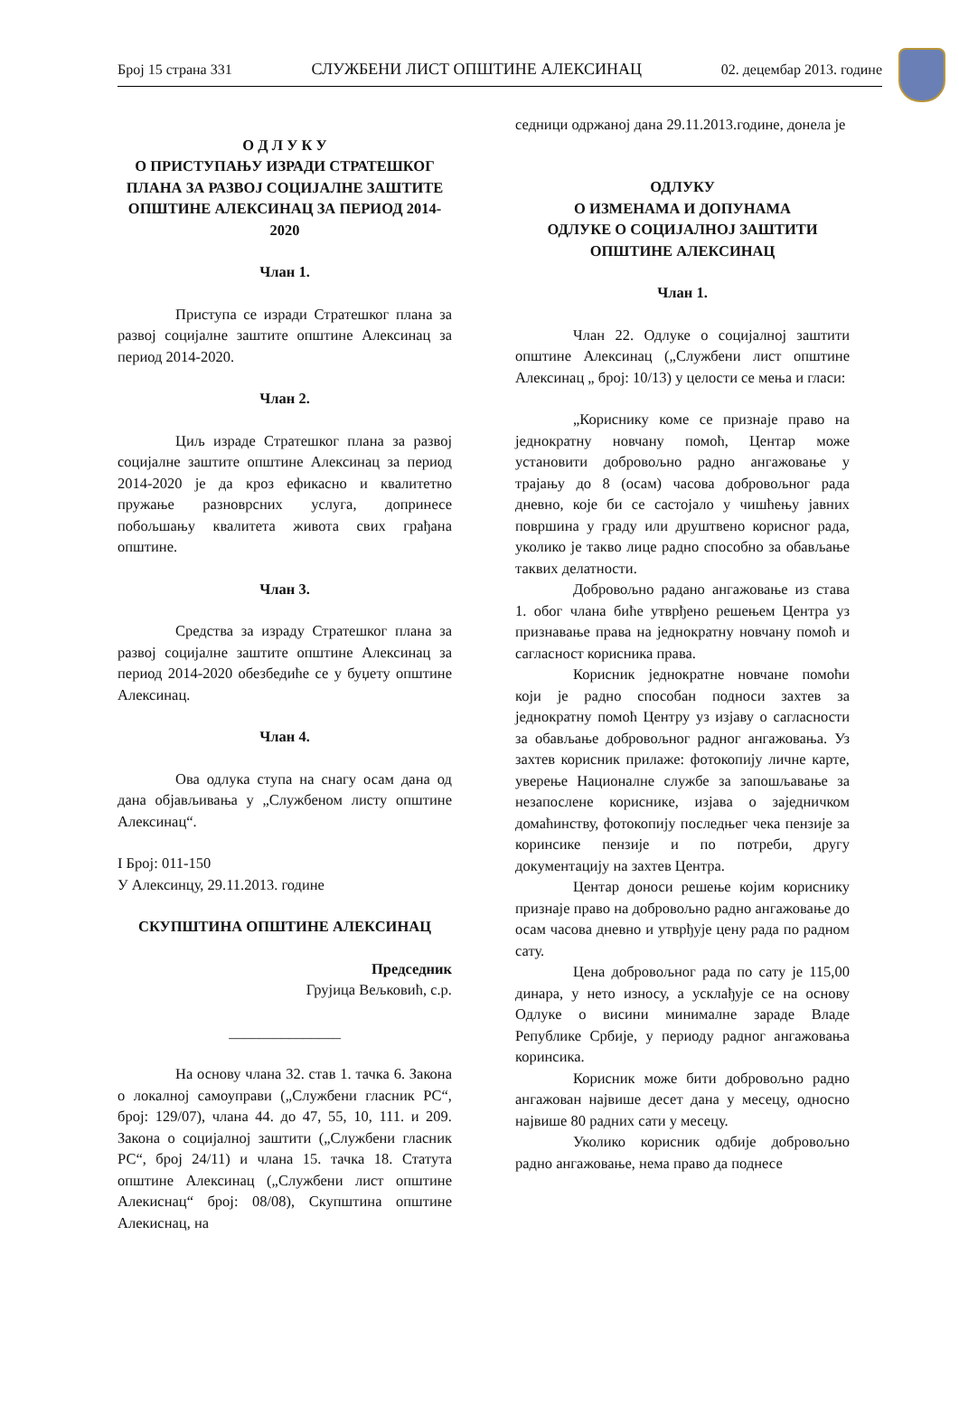Број 15 страна 331 СЛУЖБЕНИ ЛИСТ ОПШТИНЕ АЛЕКСИНАЦ 02. децембар 2013. године
О Д Л У К У
О ПРИСТУПАЊУ ИЗРАДИ СТРАТЕШКОГ ПЛАНА ЗА РАЗВОЈ СОЦИЈАЛНЕ ЗАШТИТЕ ОПШТИНЕ АЛЕКСИНАЦ ЗА ПЕРИОД 2014-2020
Члан 1.
Приступа се изради Стратешког плана за развој социјалне заштите општине Алексинац за период 2014-2020.
Члан 2.
Циљ израде Стратешког плана за развој социјалне заштите општине Алексинац за период 2014-2020 је да кроз ефикасно и квалитетно пружање разноврсних услуга, допринесе побољшању квалитета живота свих грађана општине.
Члан 3.
Средства за израду Стратешког плана за развој социјалне заштите општине Алексинац за период 2014-2020 обезбедиће се у буџету општине Алексинац.
Члан 4.
Ова одлука ступа на снагу осам дана од дана објављивања у „Службеном листу општине Алексинац“.
I Број: 011-150
У Алексинцу, 29.11.2013. године
СКУПШТИНА ОПШТИНЕ АЛЕКСИНАЦ
Председник
Грујица Вељковић, с.р.
_______________
На основу члана 32. став 1. тачка 6. Закона о локалној самоуправи („Службени гласник РС“, број: 129/07), члана 44. до 47, 55, 10, 111. и 209. Закона о социјалној заштити („Службени гласник РС“, број 24/11) и члана 15. тачка 18. Статута општине Алексинац („Службени лист општине Алекиснац“ број: 08/08), Скупштина општине Алекиснац, на
седници одржаној дана 29.11.2013.године, донела је
ОДЛУКУ
О ИЗМЕНАМА И ДОПУНАМА
ОДЛУКЕ О СОЦИЈАЛНОЈ ЗАШТИТИ ОПШТИНЕ АЛЕКСИНАЦ
Члан 1.
Члан 22. Одлуке о социјалној заштити општине Алексинац („Службени лист општине Алексинац „ број: 10/13) у целости се мења и гласи:
„Кориснику коме се признаје право на једнократну новчану помоћ, Центар може установити добровољно радно ангажовање у трајању до 8 (осам) часова добровољног рада дневно, које би се састојало у чишћењу јавних површина у граду или друштвено корисног рада, уколико је такво лице радно способно за обављање таквих делатности.
Добровољно радано ангажовање из става 1. обог члана биће утврђено решењем Центра уз признавање права на једнократну новчану помоћ и сагласност корисника права.
Корисник једнократне новчане помоћи који је радно способан подноси захтев за једнократну помоћ Центру уз изјаву о сагласности за обављање добровољног радног ангажовања. Уз захтев корисник прилаже: фотокопију личне карте, уверење Националне службе за запошљавање за незапослене кориснике, изјава о заједничком домаћинству, фотокопију последњег чека пензије за коринсике пензије и по потреби, другу документацију на захтев Центра.
Центар доноси решење којим кориснику признаје право на добровољно радно ангажовање до осам часова дневно и утврђује цену рада по радном сату.
Цена добровољног рада по сату је 115,00 динара, у нето износу, а усклађује се на основу Одлуке о висини минималне зараде Владе Републике Србије, у периоду радног ангажовања коринсика.
Корисник може бити добровољно радно ангажован највише десет дана у месецу, односно највише 80 радних сати у месецу.
Уколико корисник одбије добровољно радно ангажовање, нема право да поднесе